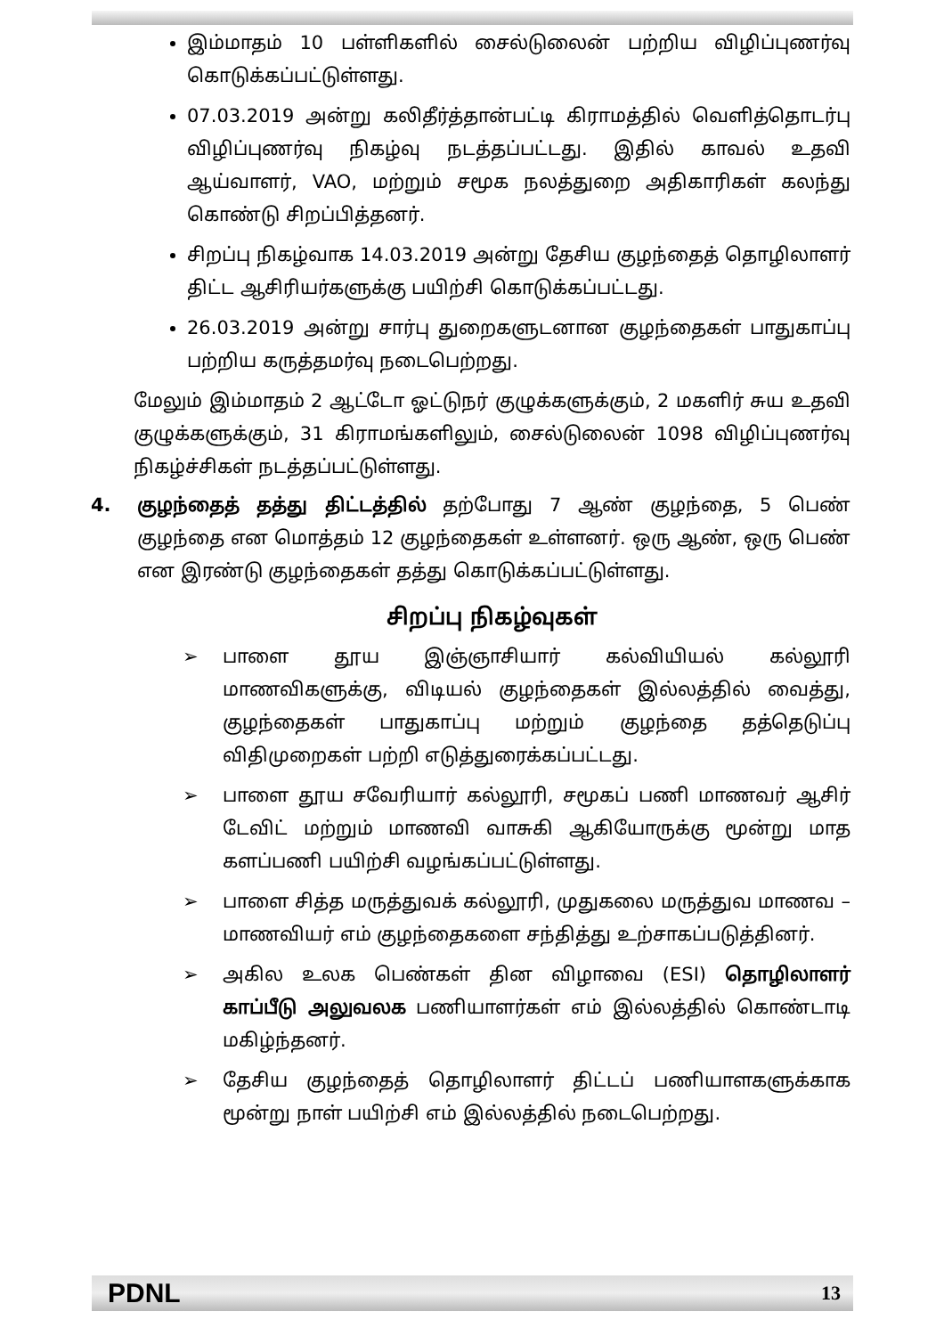இம்மாதம் 10 பள்ளிகளில் சைல்டுலைன் பற்றிய விழிப்புணர்வு கொடுக்கப்பட்டுள்ளது.
07.03.2019 அன்று கலிதீர்த்தான்பட்டி கிராமத்தில் வெளித்தொடர்பு விழிப்புணர்வு நிகழ்வு நடத்தப்பட்டது. இதில் காவல் உதவி ஆய்வாளர், VAO, மற்றும் சமூக நலத்துறை அதிகாரிகள் கலந்து கொண்டு சிறப்பித்தனர்.
சிறப்பு நிகழ்வாக 14.03.2019 அன்று தேசிய குழந்தைத் தொழிலாளர் திட்ட ஆசிரியர்களுக்கு பயிற்சி கொடுக்கப்பட்டது.
26.03.2019 அன்று சார்பு துறைகளுடனான குழந்தைகள் பாதுகாப்பு பற்றிய கருத்தமர்வு நடைபெற்றது.
மேலும் இம்மாதம் 2 ஆட்டோ ஓட்டுநர் குழுக்களுக்கும், 2 மகளிர் சுய உதவி குழுக்களுக்கும், 31 கிராமங்களிலும், சைல்டுலைன் 1098 விழிப்புணர்வு நிகழ்ச்சிகள் நடத்தப்பட்டுள்ளது.
4. குழந்தைத் தத்து திட்டத்தில் தற்போது 7 ஆண் குழந்தை, 5 பெண் குழந்தை என மொத்தம் 12 குழந்தைகள் உள்ளனர். ஒரு ஆண், ஒரு பெண் என இரண்டு குழந்தைகள் தத்து கொடுக்கப்பட்டுள்ளது.
சிறப்பு நிகழ்வுகள்
➢ பாளை தூய இஞ்ஞாசியார் கல்வியியல் கல்லூரி மாணவிகளுக்கு, விடியல் குழந்தைகள் இல்லத்தில் வைத்து, குழந்தைகள் பாதுகாப்பு மற்றும் குழந்தை தத்தெடுப்பு விதிமுறைகள் பற்றி எடுத்துரைக்கப்பட்டது.
➢ பாளை தூய சவேரியார் கல்லூரி, சமூகப் பணி மாணவர் ஆசிர் டேவிட் மற்றும் மாணவி வாசுகி ஆகியோருக்கு மூன்று மாத களப்பணி பயிற்சி வழங்கப்பட்டுள்ளது.
➢ பாளை சித்த மருத்துவக் கல்லூரி, முதுகலை மருத்துவ மாணவ – மாணவியர் எம் குழந்தைகளை சந்தித்து உற்சாகப்படுத்தினர்.
➢ அகில உலக பெண்கள் தின விழாவை (ESI) தொழிலாளர் காப்பீடு அலுவலக பணியாளர்கள் எம் இல்லத்தில் கொண்டாடி மகிழ்ந்தனர்.
➢ தேசிய குழந்தைத் தொழிலாளர் திட்டப் பணியாளகளுக்காக மூன்று நாள் பயிற்சி எம் இல்லத்தில் நடைபெற்றது.
PDNL 13